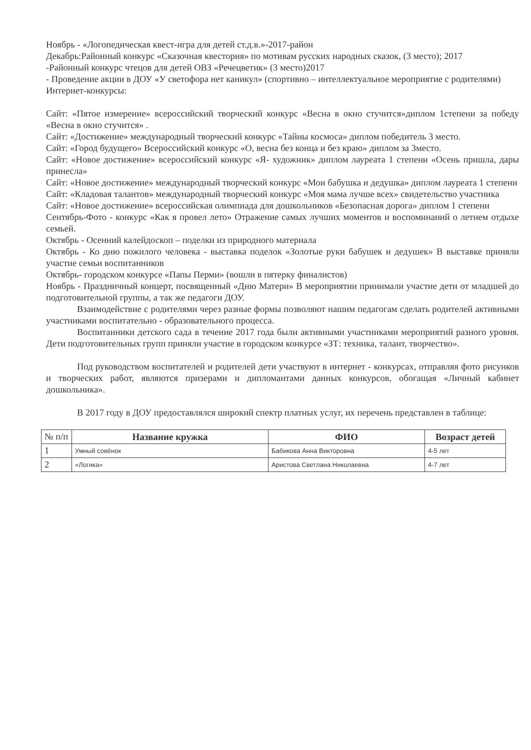Ноябрь - «Логопедическая квест-игра для детей ст.д.в.»-2017-район
Декабрь:Районный конкурс «Сказочная квестория» по мотивам русских народных сказок, (3 место); 2017
-Районный конкурс чтецов для детей ОВЗ «Речецветик» (3 место)2017
- Проведение акции в ДОУ «У светофора нет каникул» (спортивно – интеллектуальное мероприятие с родителями)
Интернет-конкурсы:
Сайт: «Пятое измерение» всероссийский творческий конкурс «Весна в окно стучится»диплом 1степени за победу «Весна в окно стучится» .
Сайт: «Достижение» международный творческий конкурс «Тайны космоса» диплом победитель 3 место.
Сайт: «Город будущего» Всероссийский конкурс «О, весна без конца и без краю» диплом за 3место.
Сайт: «Новое достижение» всероссийский конкурс «Я- художник» диплом лауреата 1 степени «Осень пришла, дары принесла»
Сайт: «Новое достижение» международный творческий конкурс «Мои бабушка и дедушка» диплом лауреата 1 степени
Сайт: «Кладовая талантов» международный творческий конкурс «Моя мама лучше всех» свидетельство участника
Сайт: «Новое достижение» всероссийская олимпиада для дошкольников «Безопасная дорога» диплом 1 степени
Сентябрь-Фото - конкурс «Как я провел лето» Отражение самых лучших моментов и воспоминаний о летнем отдыхе семьей.
Октябрь - Осенний калейдоскоп – поделки из природного материала
Октябрь - Ко дню пожилого человека - выставка поделок «Золотые руки бабушек и дедушек» В выставке приняли участие семьи воспитанников
Октябрь- городском конкурсе «Папы Перми» (вошли в пятерку финалистов)
Ноябрь - Праздничный концерт, посвященный «Дню Матери» В мероприятии принимали участие дети от младшей до подготовительной группы, а так же педагоги ДОУ.
Взаимодействие с родителями через разные формы позволяют нашим педагогам сделать родителей активными участниками воспитательно - образовательного процесса.
Воспитанники детского сада в течение 2017 года были активными участниками мероприятий разного уровня. Дети подготовительных групп приняли участие в городском конкурсе «ЗТ: техника, талант, творчество».
Под руководством воспитателей и родителей дети участвуют в интернет - конкурсах, отправляя фото рисунков и творческих работ, являются призерами и дипломантами данных конкурсов, обогащая «Личный кабинет дошкольника».
В 2017 году в ДОУ предоставлялся широкий спектр платных услуг, их перечень представлен в таблице:
| № п/п | Название кружка | ФИО | Возраст детей |
| 1 | Умный совёнок | Бабикова Анна Викторовна | 4-5 лет |
| 2 | «Логика» | Аристова Светлана Николаевна | 4-7 лет |